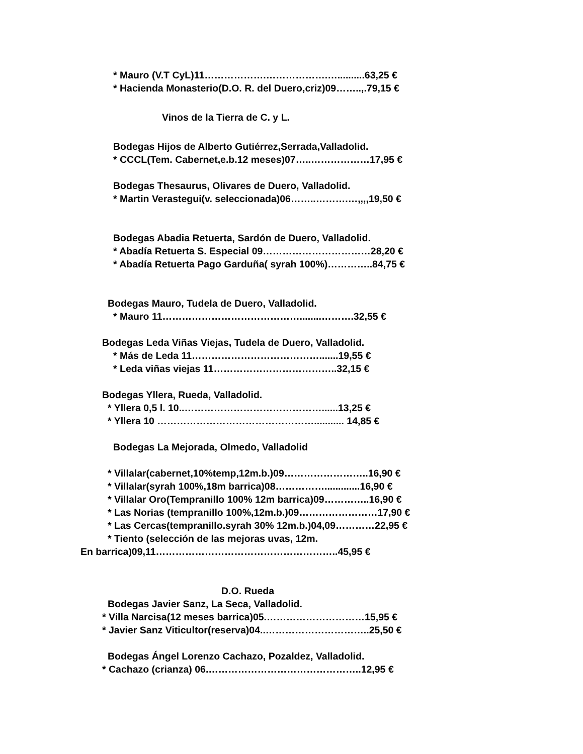* Mauro (V.T CyL)11……………….……………….…..........63,25 €
* Hacienda Monasterio(D.O. R. del Duero,criz)09……..,.79,15 €
Vinos de la Tierra de C. y L.
Bodegas Hijos de Alberto Gutiérrez,Serrada,Valladolid.
* CCCL(Tem. Cabernet,e.b.12 meses)07…..………………17,95 €
Bodegas Thesaurus, Olivares de Duero, Valladolid.
* Martin Verastegui(v. seleccionada)06……..……….…,,,,19,50 €
Bodegas Abadia Retuerta, Sardón de Duero, Valladolid.
* Abadía Retuerta S. Especial 09……………………………28,20 €
* Abadía Retuerta Pago Garduña( syrah 100%)…………..84,75 €
Bodegas Mauro, Tudela de Duero, Valladolid.
* Mauro 11……………………………………........……….32,55 €
Bodegas Leda Viñas Viejas, Tudela de Duero, Valladolid.
* Más de Leda 11………………………………….......19,55 €
* Leda viñas viejas 11………………………………..32,15 €
Bodegas Yllera, Rueda, Valladolid.
* Yllera 0,5 l. 10..……………………………………......13,25 €
* Yllera 10 …………………………………………........... 14,85 €
Bodegas La Mejorada, Olmedo, Valladolid
* Villalar(cabernet,10%temp,12m.b.)09……………………..16,90 €
* Villalar(syrah 100%,18m barrica)08…………….............16,90 €
* Villalar Oro(Tempranillo 100% 12m barrica)09…………..16,90 €
* Las Norias (tempranillo 100%,12m.b.)09……………………17,90 €
* Las Cercas(tempranillo.syrah 30% 12m.b.)04,09…………22,95 €
* Tiento (selección de las mejoras uvas, 12m.
En barrica)09,11………………………………………………..45,95 €
D.O. Rueda
Bodegas Javier Sanz, La Seca, Valladolid.
* Villa Narcisa(12 meses barrica)05.…………………………15,95 €
* Javier Sanz Viticultor(reserva)04..…………………………..25,50 €
Bodegas Ángel Lorenzo Cachazo, Pozaldez, Valladolid.
* Cachazo (crianza) 06.………………………………………..12,95 €